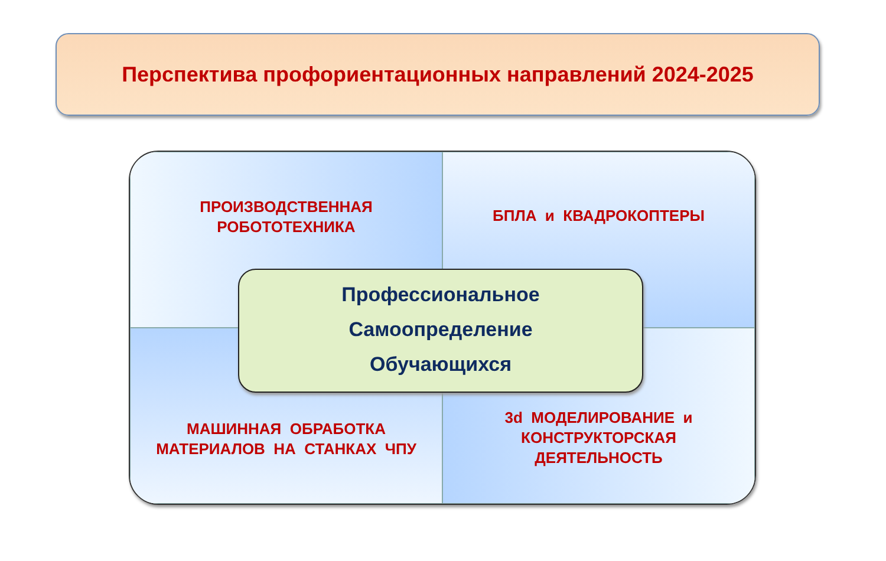Перспектива профориентационных направлений 2024-2025
ПРОИЗВОДСТВЕННАЯ
РОБОТОТЕХНИКА
БПЛА и КВАДРОКОПТЕРЫ
МАШИННАЯ ОБРАБОТКА
МАТЕРИАЛОВ НА СТАНКАХ ЧПУ
3d МОДЕЛИРОВАНИЕ и
КОНСТРУКТОРСКАЯ
ДЕЯТЕЛЬНОСТЬ
Профессиональное
Самоопределение
Обучающихся